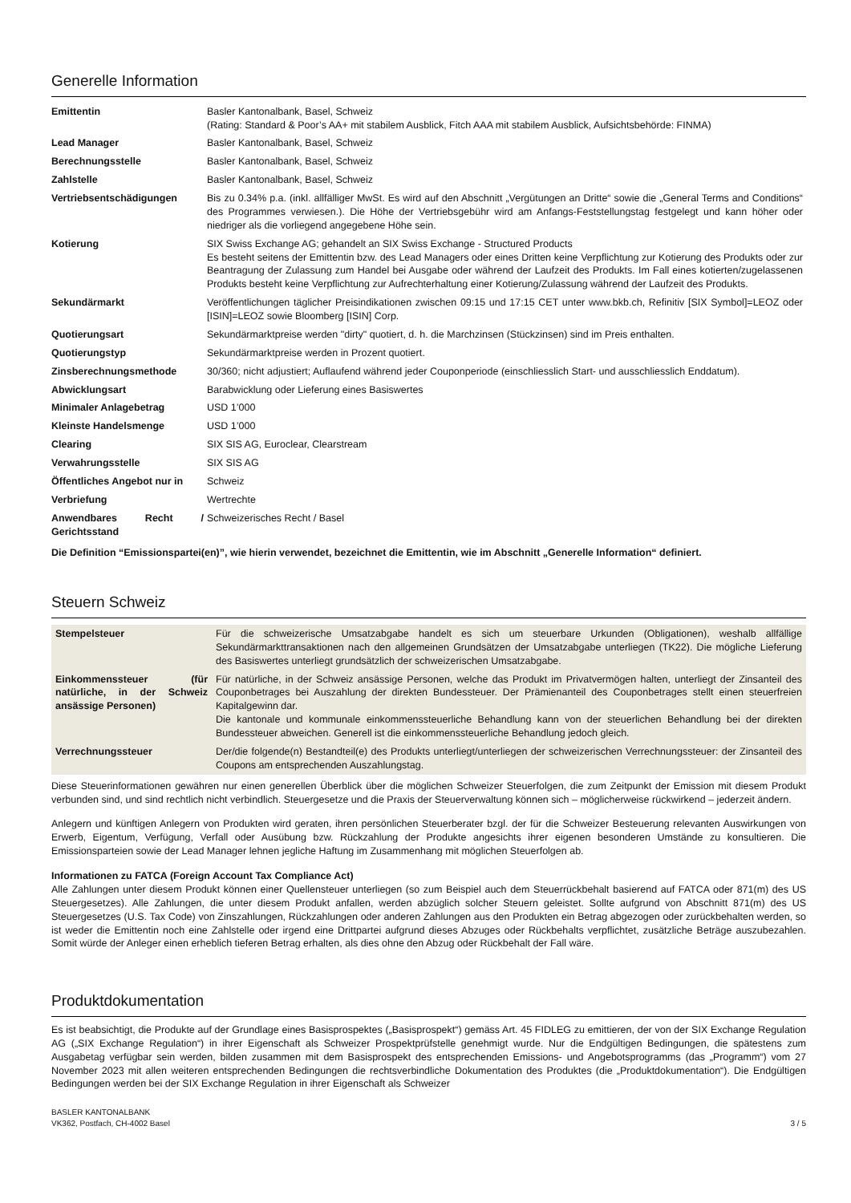Generelle Information
| Emittentin | Basler Kantonalbank, Basel, Schweiz (Rating: Standard & Poor’s AA+ mit stabilem Ausblick, Fitch AAA mit stabilem Ausblick, Aufsichtsbehörde: FINMA) |
| Lead Manager | Basler Kantonalbank, Basel, Schweiz |
| Berechnungsstelle | Basler Kantonalbank, Basel, Schweiz |
| Zahlstelle | Basler Kantonalbank, Basel, Schweiz |
| Vertriebsentschädigungen | Bis zu 0.34% p.a. (inkl. allfälliger MwSt. Es wird auf den Abschnitt „Vergütungen an Dritte“ sowie die „General Terms and Conditions“ des Programmes verwiesen.). Die Höhe der Vertriebsgebühr wird am Anfangs-Feststellungstag festgelegt und kann höher oder niedriger als die vorliegend angegebene Höhe sein. |
| Kotierung | SIX Swiss Exchange AG; gehandelt an SIX Swiss Exchange - Structured Products Es besteht seitens der Emittentin bzw. des Lead Managers oder eines Dritten keine Verpflichtung zur Kotierung des Produkts oder zur Beantragung der Zulassung zum Handel bei Ausgabe oder während der Laufzeit des Produkts. Im Fall eines kotierten/zugelassenen Produkts besteht keine Verpflichtung zur Aufrechterhaltung einer Kotierung/Zulassung während der Laufzeit des Produkts. |
| Sekundärmarkt | Veröffentlichungen täglicher Preisindikationen zwischen 09:15 und 17:15 CET unter www.bkb.ch, Refinitiv [SIX Symbol]=LEOZ oder [ISIN]=LEOZ sowie Bloomberg [ISIN] Corp. |
| Quotierungsart | Sekundärmarktpreise werden "dirty" quotiert, d. h. die Marchzinsen (Stückzinsen) sind im Preis enthalten. |
| Quotierungstyp | Sekundärmarktpreise werden in Prozent quotiert. |
| Zinsberechnungsmethode | 30/360; nicht adjustiert; Auflaufend während jeder Couponperiode (einschliesslich Start- und ausschliesslich Enddatum). |
| Abwicklungsart | Barabwicklung oder Lieferung eines Basiswertes |
| Minimaler Anlagebetrag | USD 1’000 |
| Kleinste Handelsmenge | USD 1’000 |
| Clearing | SIX SIS AG, Euroclear, Clearstream |
| Verwahrungsstelle | SIX SIS AG |
| Öffentliches Angebot nur in | Schweiz |
| Verbriefung | Wertrechte |
| Anwendbares Recht / Gerichtsstand | Schweizerisches Recht / Basel |
Die Definition “Emissionspartei(en)”, wie hierin verwendet, bezeichnet die Emittentin, wie im Abschnitt „Generelle Information“ definiert.
Steuern Schweiz
| Stempelsteuer | Für die schweizerische Umsatzabgabe handelt es sich um steuerbare Urkunden (Obligationen), weshalb allfällige Sekundärmarkttransaktionen nach den allgemeinen Grundsätzen der Umsatzabgabe unterliegen (TK22). Die mögliche Lieferung des Basiswertes unterliegt grundsätzlich der schweizerischen Umsatzabgabe. |
| Einkommenssteuer (für natürliche, in der Schweiz ansässige Personen) | Für natürliche, in der Schweiz ansässige Personen, welche das Produkt im Privatvermögen halten, unterliegt der Zinsanteil des Couponbetrages bei Auszahlung der direkten Bundessteuer. Der Prämienanteil des Couponbetrages stellt einen steuerfreien Kapitalgewinn dar. Die kantonale und kommunale einkommenssteuerliche Behandlung kann von der steuerlichen Behandlung bei der direkten Bundessteuer abweichen. Generell ist die einkommenssteuerliche Behandlung jedoch gleich. |
| Verrechnungssteuer | Der/die folgende(n) Bestandteil(e) des Produkts unterliegt/unterliegen der schweizerischen Verrechnungssteuer: der Zinsanteil des Coupons am entsprechenden Auszahlungstag. |
Diese Steuerinformationen gewähren nur einen generellen Überblick über die möglichen Schweizer Steuerfolgen, die zum Zeitpunkt der Emission mit diesem Produkt verbunden sind, und sind rechtlich nicht verbindlich. Steuergesetze und die Praxis der Steuerverwaltung können sich – möglicherweise rückwirkend – jederzeit ändern.
Anlegern und künftigen Anlegern von Produkten wird geraten, ihren persönlichen Steuerberater bzgl. der für die Schweizer Besteuerung relevanten Auswirkungen von Erwerb, Eigentum, Verfügung, Verfall oder Ausübung bzw. Rückzahlung der Produkte angesichts ihrer eigenen besonderen Umstände zu konsultieren. Die Emissionsparteien sowie der Lead Manager lehnen jegliche Haftung im Zusammenhang mit möglichen Steuerfolgen ab.
Informationen zu FATCA (Foreign Account Tax Compliance Act)
Alle Zahlungen unter diesem Produkt können einer Quellensteuer unterliegen (so zum Beispiel auch dem Steuerrückbehalt basierend auf FATCA oder 871(m) des US Steuergesetzes). Alle Zahlungen, die unter diesem Produkt anfallen, werden abzüglich solcher Steuern geleistet. Sollte aufgrund von Abschnitt 871(m) des US Steuergesetzes (U.S. Tax Code) von Zinszahlungen, Rückzahlungen oder anderen Zahlungen aus den Produkten ein Betrag abgezogen oder zurückbehalten werden, so ist weder die Emittentin noch eine Zahlstelle oder irgend eine Drittpartei aufgrund dieses Abzuges oder Rückbehalts verpflichtet, zusätzliche Beträge auszubezahlen. Somit würde der Anleger einen erheblich tieferen Betrag erhalten, als dies ohne den Abzug oder Rückbehalt der Fall wäre.
Produktdokumentation
Es ist beabsichtigt, die Produkte auf der Grundlage eines Basisprospektes („Basisprospekt“) gemäss Art. 45 FIDLEG zu emittieren, der von der SIX Exchange Regulation AG („SIX Exchange Regulation“) in ihrer Eigenschaft als Schweizer Prospektprüfstelle genehmigt wurde. Nur die Endgültigen Bedingungen, die spätestens zum Ausgabetag verfügbar sein werden, bilden zusammen mit dem Basisprospekt des entsprechenden Emissions- und Angebotsprogramms (das „Programm“) vom 27 November 2023 mit allen weiteren entsprechenden Bedingungen die rechtsverbindliche Dokumentation des Produktes (die „Produktdokumentation“). Die Endgültigen Bedingungen werden bei der SIX Exchange Regulation in ihrer Eigenschaft als Schweizer
BASLER KANTONALBANK
VK362, Postfach, CH-4002 Basel
3 / 5